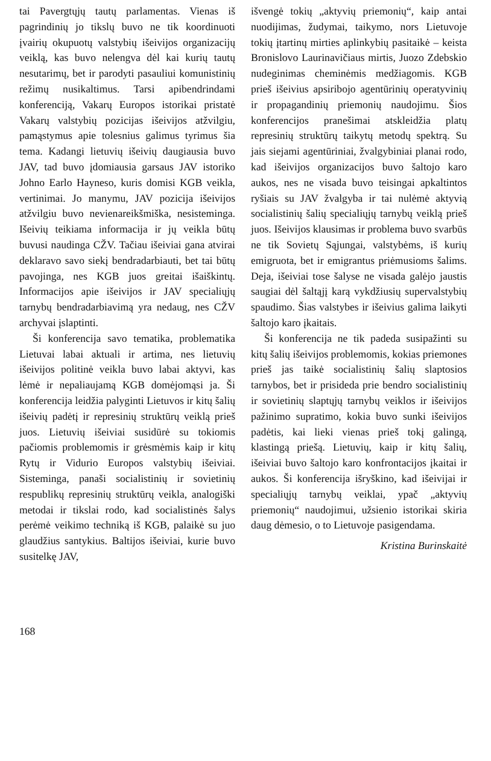tai Pavergtųjų tautų parlamentas. Vienas iš pagrindinių jo tikslų buvo ne tik koordinuoti įvairių okupuotų valstybių išeivijos organizacijų veiklą, kas buvo nelengva dėl kai kurių tautų nesutarimų, bet ir parodyti pasauliui komunistinių režimų nusikaltimus. Tarsi apibendrindami konferenciją, Vakarų Europos istorikai pristatė Vakarų valstybių pozicijas išeivijos atžvilgiu, pamąstymus apie tolesnius galimus tyrimus šia tema. Kadangi lietuvių išeivių daugiausia buvo JAV, tad buvo įdomiausia garsaus JAV istoriko Johno Earlo Hayneso, kuris domisi KGB veikla, vertinimai. Jo manymu, JAV pozicija išeivijos atžvilgiu buvo nevienareikšmiška, nesisteminga. Išeivių teikiama informacija ir jų veikla būtų buvusi naudinga CŽV. Tačiau išeiviai gana atvirai deklaravo savo siekį bendradarbiauti, bet tai būtų pavojinga, nes KGB juos greitai išaiškintų. Informacijos apie išeivijos ir JAV specialiųjų tarnybų bendradarbiavimą yra nedaug, nes CŽV archyvai įslaptinti.
Ši konferencija savo tematika, problematika Lietuvai labai aktuali ir artima, nes lietuvių išeivijos politinė veikla buvo labai aktyvi, kas lėmė ir nepaliaujamą KGB domėjomąsi ja. Ši konferencija leidžia palyginti Lietuvos ir kitų šalių išeivių padėtį ir represinių struktūrų veiklą prieš juos. Lietuvių išeiviai susidūrė su tokiomis pačiomis problemomis ir grėsmėmis kaip ir kitų Rytų ir Vidurio Europos valstybių išeiviai. Sisteminga, panaši socialistinių ir sovietinių respublikų represinių struktūrų veikla, analogiški metodai ir tikslai rodo, kad socialistinės šalys perėmė veikimo techniką iš KGB, palaikė su juo glaudžius santykius. Baltijos išeiviai, kurie buvo susitelkę JAV,
išvengė tokių „aktyvių priemonių“, kaip antai nuodijimas, žudymai, taikymo, nors Lietuvoje tokių įtartinų mirties aplinkybių pasitaikė – keista Bronislovo Laurinavičiaus mirtis, Juozo Zdebskio nudeginimas cheminėmis medžiagomis. KGB prieš išeivius apsiribojo agentūrinių operatyvinių ir propagandinių priemonių naudojimu. Šios konferencijos pranešimai atskleidžia platų represinių struktūrų taikytų metodų spektrą. Su jais siejami agentūriniai, žvalgybiniai planai rodo, kad išeivijos organizacijos buvo šaltojo karo aukos, nes ne visada buvo teisingai apkaltintos ryšiais su JAV žvalgyba ir tai nulėmė aktyvią socialistinių šalių specialiųjų tarnybų veiklą prieš juos. Išeivijos klausimas ir problema buvo svarbūs ne tik Sovietų Sąjungai, valstybėms, iš kurių emigruota, bet ir emigrantus priėmusioms šalims. Deja, išeiviai tose šalyse ne visada galėjo jaustis saugiai dėl šaltąjį karą vykdžiusių supervalstybių spaudimo. Šias valstybes ir išeivius galima laikyti šaltojo karo įkaitais.
Ši konferencija ne tik padeda susipažinti su kitų šalių išeivijos problemomis, kokias priemones prieš jas taikė socialistinių šalių slaptosios tarnybos, bet ir prisideda prie bendro socialistinių ir sovietinių slaptųjų tarnybų veiklos ir išeivijos pažinimo supratimo, kokia buvo sunki išeivijos padėtis, kai lieki vienas prieš tokį galingą, klastingą priešą. Lietuvių, kaip ir kitų šalių, išeiviai buvo šaltojo karo konfrontacijos įkaitai ir aukos. Ši konferencija išryškino, kad išeivijai ir specialiųjų tarnybų veiklai, ypač „aktyvių priemonių“ naudojimui, užsienio istorikai skiria daug dėmesio, o to Lietuvoje pasigendama.
Kristina Burinskaitė
168